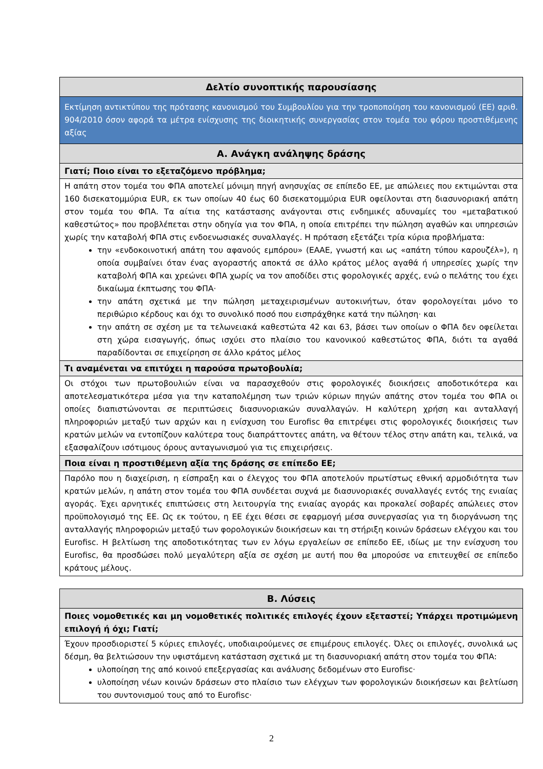| Δελτίο συνοπτικής παρουσίασης |
| Εκτίμηση αντικτύπου της πρότασης κανονισμού του Συμβουλίου για την τροποποίηση του κανονισμού (ΕΕ) αριθ. 904/2010 όσον αφορά τα μέτρα ενίσχυσης της διοικητικής συνεργασίας στον τομέα του φόρου προστιθέμενης αξίας |
| A. Ανάγκη ανάληψης δράσης |
| Γιατί; Ποιο είναι το εξεταζόμενο πρόβλημα; |
| Η απάτη στον τομέα του ΦΠΑ αποτελεί μόνιμη πηγή ανησυχίας σε επίπεδο ΕΕ, με απώλειες που εκτιμώνται στα 160 δισεκατομμύρια EUR, εκ των οποίων 40 έως 60 δισεκατομμύρια EUR οφείλονται στη διασυνοριακή απάτη στον τομέα του ΦΠΑ. Τα αίτια της κατάστασης ανάγονται στις ενδημικές αδυναμίες του «μεταβατικού καθεστώτος» που προβλέπεται στην οδηγία για τον ΦΠΑ, η οποία επιτρέπει την πώληση αγαθών και υπηρεσιών χωρίς την καταβολή ΦΠΑ στις ενδοενωσιακές συναλλαγές. Η πρόταση εξετάζει τρία κύρια προβλήματα: την «ενδοκοινοτική απάτη του αφανούς εμπόρου» (ΕΑΑΕ, γνωστή και ως «απάτη τύπου καρουζέλ»), η οποία συμβαίνει όταν ένας αγοραστής αποκτά σε άλλο κράτος μέλος αγαθά ή υπηρεσίες χωρίς την καταβολή ΦΠΑ και χρεώνει ΦΠΑ χωρίς να τον αποδίδει στις φορολογικές αρχές, ενώ ο πελάτης του έχει δικαίωμα έκπτωσης του ΦΠΑ· την απάτη σχετικά με την πώληση μεταχειρισμένων αυτοκινήτων, όταν φορολογείται μόνο το περιθώριο κέρδους και όχι το συνολικό ποσό που εισπράχθηκε κατά την πώληση· και την απάτη σε σχέση με τα τελωνειακά καθεστώτα 42 και 63, βάσει των οποίων ο ΦΠΑ δεν οφείλεται στη χώρα εισαγωγής, όπως ισχύει στο πλαίσιο του κανονικού καθεστώτος ΦΠΑ, διότι τα αγαθά παραδίδονται σε επιχείρηση σε άλλο κράτος μέλος |
| Τι αναμένεται να επιτύχει η παρούσα πρωτοβουλία; |
| Οι στόχοι των πρωτοβουλιών είναι να παρασχεθούν στις φορολογικές διοικήσεις αποδοτικότερα και αποτελεσματικότερα μέσα για την καταπολέμηση των τριών κύριων πηγών απάτης στον τομέα του ΦΠΑ οι οποίες διαπιστώνονται σε περιπτώσεις διασυνοριακών συναλλαγών. Η καλύτερη χρήση και ανταλλαγή πληροφοριών μεταξύ των αρχών και η ενίσχυση του Eurofisc θα επιτρέψει στις φορολογικές διοικήσεις των κρατών μελών να εντοπίζουν καλύτερα τους διαπράττοντες απάτη, να θέτουν τέλος στην απάτη και, τελικά, να εξασφαλίζουν ισότιμους όρους ανταγωνισμού για τις επιχειρήσεις. |
| Ποια είναι η προστιθέμενη αξία της δράσης σε επίπεδο ΕΕ; |
| Παρόλο που η διαχείριση, η είσπραξη και ο έλεγχος του ΦΠΑ αποτελούν πρωτίστως εθνική αρμοδιότητα των κρατών μελών, η απάτη στον τομέα του ΦΠΑ συνδέεται συχνά με διασυνοριακές συναλλαγές εντός της ενιαίας αγοράς. Έχει αρνητικές επιπτώσεις στη λειτουργία της ενιαίας αγοράς και προκαλεί σοβαρές απώλειες στον προϋπολογισμό της ΕΕ. Ως εκ τούτου, η ΕΕ έχει θέσει σε εφαρμογή μέσα συνεργασίας για τη διοργάνωση της ανταλλαγής πληροφοριών μεταξύ των φορολογικών διοικήσεων και τη στήριξη κοινών δράσεων ελέγχου και του Eurofisc. Η βελτίωση της αποδοτικότητας των εν λόγω εργαλείων σε επίπεδο ΕΕ, ιδίως με την ενίσχυση του Eurofisc, θα προσδώσει πολύ μεγαλύτερη αξία σε σχέση με αυτή που θα μπορούσε να επιτευχθεί σε επίπεδο κράτους μέλους. |
| B. Λύσεις |
| Ποιες νομοθετικές και μη νομοθετικές πολιτικές επιλογές έχουν εξεταστεί; Υπάρχει προτιμώμενη επιλογή ή όχι; Γιατί; |
| Έχουν προσδιοριστεί 5 κύριες επιλογές, υποδιαιρούμενες σε επιμέρους επιλογές. Όλες οι επιλογές, συνολικά ως δέσμη, θα βελτιώσουν την υφιστάμενη κατάσταση σχετικά με τη διασυνοριακή απάτη στον τομέα του ΦΠΑ: υλοποίηση της από κοινού επεξεργασίας και ανάλυσης δεδομένων στο Eurofisc· υλοποίηση νέων κοινών δράσεων στο πλαίσιο των ελέγχων των φορολογικών διοικήσεων και βελτίωση του συντονισμού τους από το Eurofisc· |
2